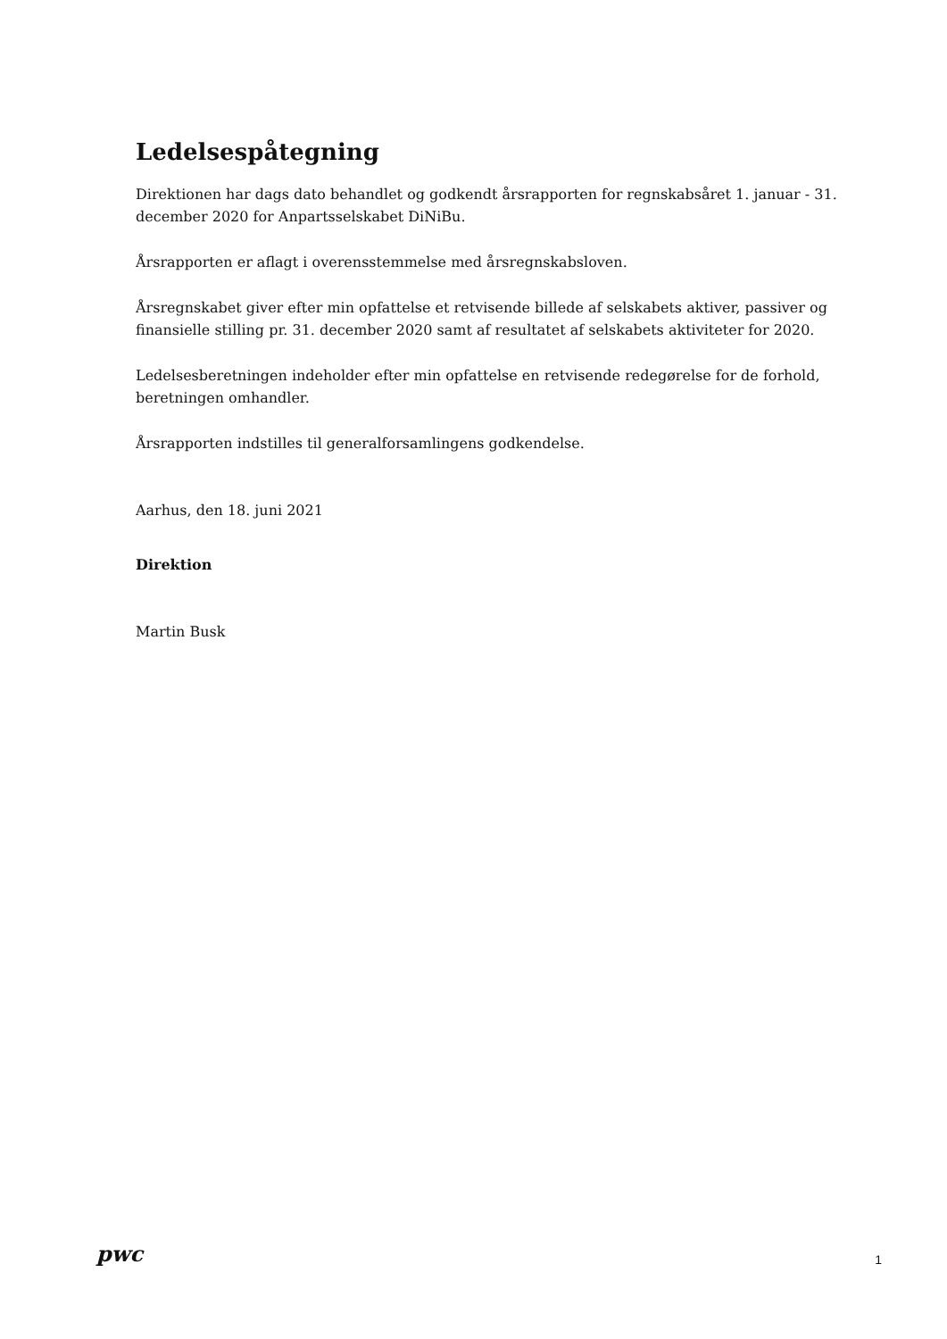Ledelsespåtegning
Direktionen har dags dato behandlet og godkendt årsrapporten for regnskabsåret 1. januar - 31. december 2020 for Anpartsselskabet DiNiBu.
Årsrapporten er aflagt i overensstemmelse med årsregnskabsloven.
Årsregnskabet giver efter min opfattelse et retvisende billede af selskabets aktiver, passiver og finansielle stilling pr. 31. december 2020 samt af resultatet af selskabets aktiviteter for 2020.
Ledelsesberetningen indeholder efter min opfattelse en retvisende redegørelse for de forhold, beretningen omhandler.
Årsrapporten indstilles til generalforsamlingens godkendelse.
Aarhus, den 18. juni 2021
Direktion
Martin Busk
pwc 1